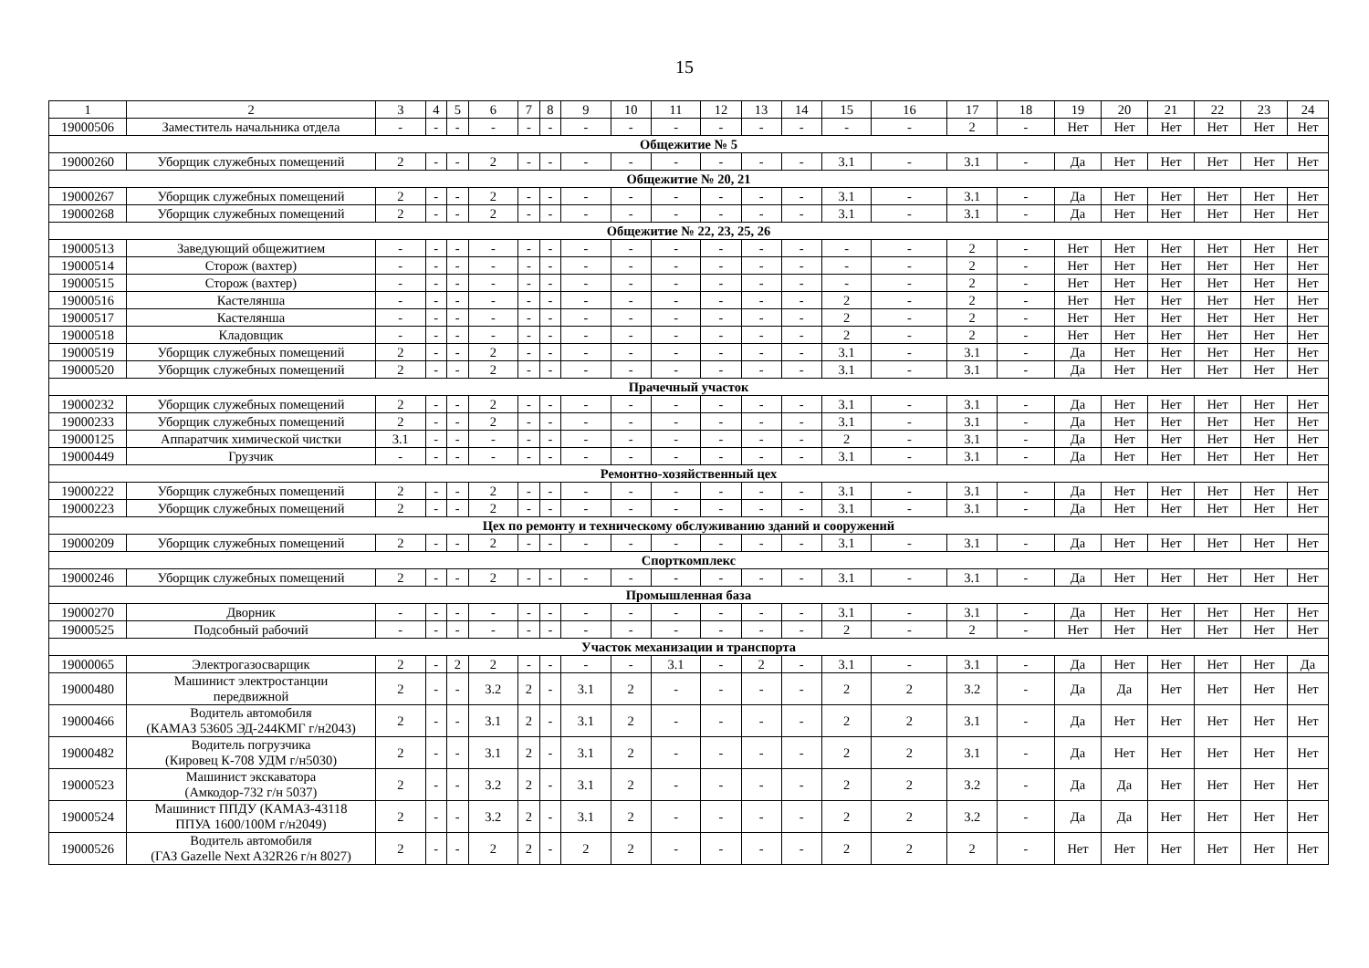15
| 1 | 2 | 3 | 4 | 5 | 6 | 7 | 8 | 9 | 10 | 11 | 12 | 13 | 14 | 15 | 16 | 17 | 18 | 19 | 20 | 21 | 22 | 23 | 24 |
| 19000506 | Заместитель начальника отдела | - | - | - | - | - | - | - | - | - | - | - | - | - | - | 2 | - | Нет | Нет | Нет | Нет | Нет | Нет |
| Общежитие № 5 | | | | | | | | | | | | | | | | | | | | | | | |
| 19000260 | Уборщик служебных помещений | 2 | - | - | 2 | - | - | - | - | - | - | - | - | 3.1 | - | 3.1 | - | Да | Нет | Нет | Нет | Нет | Нет |
| Общежитие № 20, 21 | | | | | | | | | | | | | | | | | | | | | | | |
| 19000267 | Уборщик служебных помещений | 2 | - | - | 2 | - | - | - | - | - | - | - | - | 3.1 | - | 3.1 | - | Да | Нет | Нет | Нет | Нет | Нет |
| 19000268 | Уборщик служебных помещений | 2 | - | - | 2 | - | - | - | - | - | - | - | - | 3.1 | - | 3.1 | - | Да | Нет | Нет | Нет | Нет | Нет |
| Общежитие № 22, 23, 25, 26 | | | | | | | | | | | | | | | | | | | | | | | |
| 19000513 | Заведующий общежитием | - | - | - | - | - | - | - | - | - | - | - | - | - | - | 2 | - | Нет | Нет | Нет | Нет | Нет | Нет |
| 19000514 | Сторож (вахтер) | - | - | - | - | - | - | - | - | - | - | - | - | - | - | 2 | - | Нет | Нет | Нет | Нет | Нет | Нет |
| 19000515 | Сторож (вахтер) | - | - | - | - | - | - | - | - | - | - | - | - | - | - | 2 | - | Нет | Нет | Нет | Нет | Нет | Нет |
| 19000516 | Кастелянша | - | - | - | - | - | - | - | - | - | - | - | - | 2 | - | 2 | - | Нет | Нет | Нет | Нет | Нет | Нет |
| 19000517 | Кастелянша | - | - | - | - | - | - | - | - | - | - | - | - | 2 | - | 2 | - | Нет | Нет | Нет | Нет | Нет | Нет |
| 19000518 | Кладовщик | - | - | - | - | - | - | - | - | - | - | - | - | 2 | - | 2 | - | Нет | Нет | Нет | Нет | Нет | Нет |
| 19000519 | Уборщик служебных помещений | 2 | - | - | 2 | - | - | - | - | - | - | - | - | 3.1 | - | 3.1 | - | Да | Нет | Нет | Нет | Нет | Нет |
| 19000520 | Уборщик служебных помещений | 2 | - | - | 2 | - | - | - | - | - | - | - | - | 3.1 | - | 3.1 | - | Да | Нет | Нет | Нет | Нет | Нет |
| Прачечный участок | | | | | | | | | | | | | | | | | | | | | | | |
| 19000232 | Уборщик служебных помещений | 2 | - | - | 2 | - | - | - | - | - | - | - | - | 3.1 | - | 3.1 | - | Да | Нет | Нет | Нет | Нет | Нет |
| 19000233 | Уборщик служебных помещений | 2 | - | - | 2 | - | - | - | - | - | - | - | - | 3.1 | - | 3.1 | - | Да | Нет | Нет | Нет | Нет | Нет |
| 19000125 | Аппаратчик химической чистки | 3.1 | - | - | - | - | - | - | - | - | - | - | - | 2 | - | 3.1 | - | Да | Нет | Нет | Нет | Нет | Нет |
| 19000449 | Грузчик | - | - | - | - | - | - | - | - | - | - | - | - | 3.1 | - | 3.1 | - | Да | Нет | Нет | Нет | Нет | Нет |
| Ремонтно-хозяйственный цех | | | | | | | | | | | | | | | | | | | | | | | |
| 19000222 | Уборщик служебных помещений | 2 | - | - | 2 | - | - | - | - | - | - | - | - | 3.1 | - | 3.1 | - | Да | Нет | Нет | Нет | Нет | Нет |
| 19000223 | Уборщик служебных помещений | 2 | - | - | 2 | - | - | - | - | - | - | - | - | 3.1 | - | 3.1 | - | Да | Нет | Нет | Нет | Нет | Нет |
| Цех по ремонту и техническому обслуживанию зданий и сооружений | | | | | | | | | | | | | | | | | | | | | | | |
| 19000209 | Уборщик служебных помещений | 2 | - | - | 2 | - | - | - | - | - | - | - | - | 3.1 | - | 3.1 | - | Да | Нет | Нет | Нет | Нет | Нет |
| Спорткомплекс | | | | | | | | | | | | | | | | | | | | | | | |
| 19000246 | Уборщик служебных помещений | 2 | - | - | 2 | - | - | - | - | - | - | - | - | 3.1 | - | 3.1 | - | Да | Нет | Нет | Нет | Нет | Нет |
| Промышленная база | | | | | | | | | | | | | | | | | | | | | | | |
| 19000270 | Дворник | - | - | - | - | - | - | - | - | - | - | - | - | 3.1 | - | 3.1 | - | Да | Нет | Нет | Нет | Нет | Нет |
| 19000525 | Подсобный рабочий | - | - | - | - | - | - | - | - | - | - | - | - | 2 | - | 2 | - | Нет | Нет | Нет | Нет | Нет | Нет |
| Участок механизации и транспорта | | | | | | | | | | | | | | | | | | | | | | | |
| 19000065 | Электрогазосварщик | 2 | - | 2 | 2 | - | - | - | - | 3.1 | - | 2 | - | 3.1 | - | 3.1 | - | Да | Нет | Нет | Нет | Нет | Да |
| 19000480 | Машинист электростанции передвижной | 2 | - | - | 3.2 | 2 | - | 3.1 | 2 | - | - | - | - | 2 | 2 | 3.2 | - | Да | Да | Нет | Нет | Нет | Нет |
| 19000466 | Водитель автомобиля (КАМАЗ 53605 ЭД-244КМГ г/н2043) | 2 | - | - | 3.1 | 2 | - | 3.1 | 2 | - | - | - | - | 2 | 2 | 3.1 | - | Да | Нет | Нет | Нет | Нет | Нет |
| 19000482 | Водитель погрузчика (Кировец К-708 УДМ г/н5030) | 2 | - | - | 3.1 | 2 | - | 3.1 | 2 | - | - | - | - | 2 | 2 | 3.1 | - | Да | Нет | Нет | Нет | Нет | Нет |
| 19000523 | Машинист экскаватора (Амкодор-732 г/н 5037) | 2 | - | - | 3.2 | 2 | - | 3.1 | 2 | - | - | - | - | 2 | 2 | 3.2 | - | Да | Да | Нет | Нет | Нет | Нет |
| 19000524 | Машинист ППДУ (КАМАЗ-43118 ППУА 1600/100М г/н2049) | 2 | - | - | 3.2 | 2 | - | 3.1 | 2 | - | - | - | - | 2 | 2 | 3.2 | - | Да | Да | Нет | Нет | Нет | Нет |
| 19000526 | Водитель автомобиля (ГАЗ Gazelle Next A32R26 г/н 8027) | 2 | - | - | 2 | 2 | - | 2 | 2 | - | - | - | - | 2 | 2 | 2 | - | Нет | Нет | Нет | Нет | Нет | Нет |